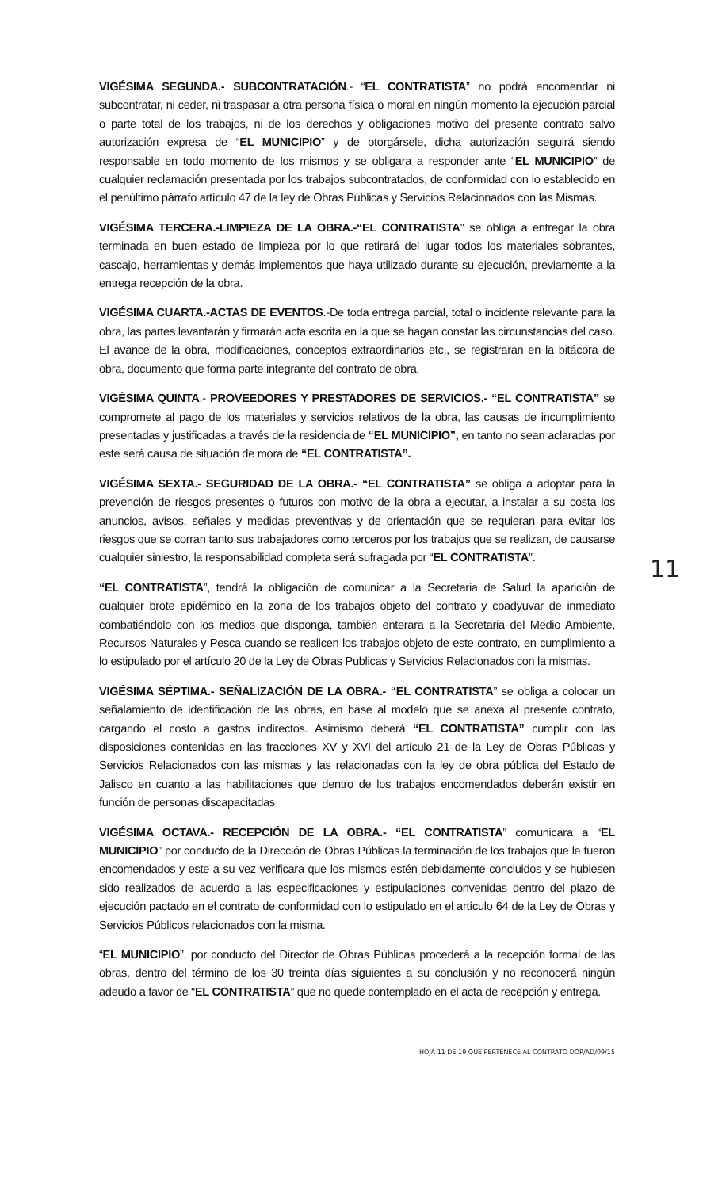VIGÉSIMA SEGUNDA.- SUBCONTRATACIÓN.- “EL CONTRATISTA” no podrá encomendar ni subcontratar, ni ceder, ni traspasar a otra persona física o moral en ningún momento la ejecución parcial o parte total de los trabajos, ni de los derechos y obligaciones motivo del presente contrato salvo autorización expresa de “EL MUNICIPIO” y de otorgársele, dicha autorización seguirá siendo responsable en todo momento de los mismos y se obligara a responder ante “EL MUNICIPIO” de cualquier reclamación presentada por los trabajos subcontratados, de conformidad con lo establecido en el penúltimo párrafo artículo 47 de la ley de Obras Públicas y Servicios Relacionados con las Mismas.
VIGÉSIMA TERCERA.-LIMPIEZA DE LA OBRA.-“EL CONTRATISTA" se obliga a entregar la obra terminada en buen estado de limpieza por lo que retirará del lugar todos los materiales sobrantes, cascajo, herramientas y demás implementos que haya utilizado durante su ejecución, previamente a la entrega recepción de la obra.
VIGÉSIMA CUARTA.-ACTAS DE EVENTOS.-De toda entrega parcial, total o incidente relevante para la obra, las partes levantarán y firmarán acta escrita en la que se hagan constar las circunstancias del caso. El avance de la obra, modificaciones, conceptos extraordinarios etc., se registraran en la bitácora de obra, documento que forma parte integrante del contrato de obra.
VIGÉSIMA QUINTA.- PROVEEDORES Y PRESTADORES DE SERVICIOS.- “EL CONTRATISTA” se compromete al pago de los materiales y servicios relativos de la obra, las causas de incumplimiento presentadas y justificadas a través de la residencia de “EL MUNICIPIO”, en tanto no sean aclaradas por este será causa de situación de mora de “EL CONTRATISTA”.
VIGÉSIMA SEXTA.- SEGURIDAD DE LA OBRA.- “EL CONTRATISTA” se obliga a adoptar para la prevención de riesgos presentes o futuros con motivo de la obra a ejecutar, a instalar a su costa los anuncios, avisos, señales y medidas preventivas y de orientación que se requieran para evitar los riesgos que se corran tanto sus trabajadores como terceros por los trabajos que se realizan, de causarse cualquier siniestro, la responsabilidad completa será sufragada por “EL CONTRATISTA”.
11
“EL CONTRATISTA”, tendrá la obligación de comunicar a la Secretaria de Salud la aparición de cualquier brote epidémico en la zona de los trabajos objeto del contrato y coadyuvar de inmediato combatiéndolo con los medios que disponga, también enterara a la Secretaria del Medio Ambiente, Recursos Naturales y Pesca cuando se realicen los trabajos objeto de este contrato, en cumplimiento a lo estipulado por el artículo 20 de la Ley de Obras Publicas y Servicios Relacionados con la mismas.
VIGÉSIMA SÉPTIMA.- SEÑALIZACIÓN DE LA OBRA.- “EL CONTRATISTA” se obliga a colocar un señalamiento de identificación de las obras, en base al modelo que se anexa al presente contrato, cargando el costo a gastos indirectos. Asimismo deberá “EL CONTRATISTA” cumplir con las disposiciones contenidas en las fracciones XV y XVI del artículo 21 de la Ley de Obras Públicas y Servicios Relacionados con las mismas y las relacionadas con la ley de obra pública del Estado de Jalisco en cuanto a las habilitaciones que dentro de los trabajos encomendados deberán existir en función de personas discapacitadas
VIGÉSIMA OCTAVA.- RECEPCIÓN DE LA OBRA.- “EL CONTRATISTA” comunicara a “EL MUNICIPIO” por conducto de la Dirección de Obras Públicas la terminación de los trabajos que le fueron encomendados y este a su vez verificara que los mismos estén debidamente concluidos y se hubiesen sido realizados de acuerdo a las especificaciones y estipulaciones convenidas dentro del plazo de ejecución pactado en el contrato de conformidad con lo estipulado en el artículo 64 de la Ley de Obras y Servicios Públicos relacionados con la misma.
“EL MUNICIPIO”, por conducto del Director de Obras Públicas procederá a la recepción formal de las obras, dentro del término de los 30 treinta días siguientes a su conclusión y no reconocerá ningún adeudo a favor de “EL CONTRATISTA” que no quede contemplado en el acta de recepción y entrega.
HOJA 11 DE 19 QUE PERTENECE AL CONTRATO DOP/AD/09/15